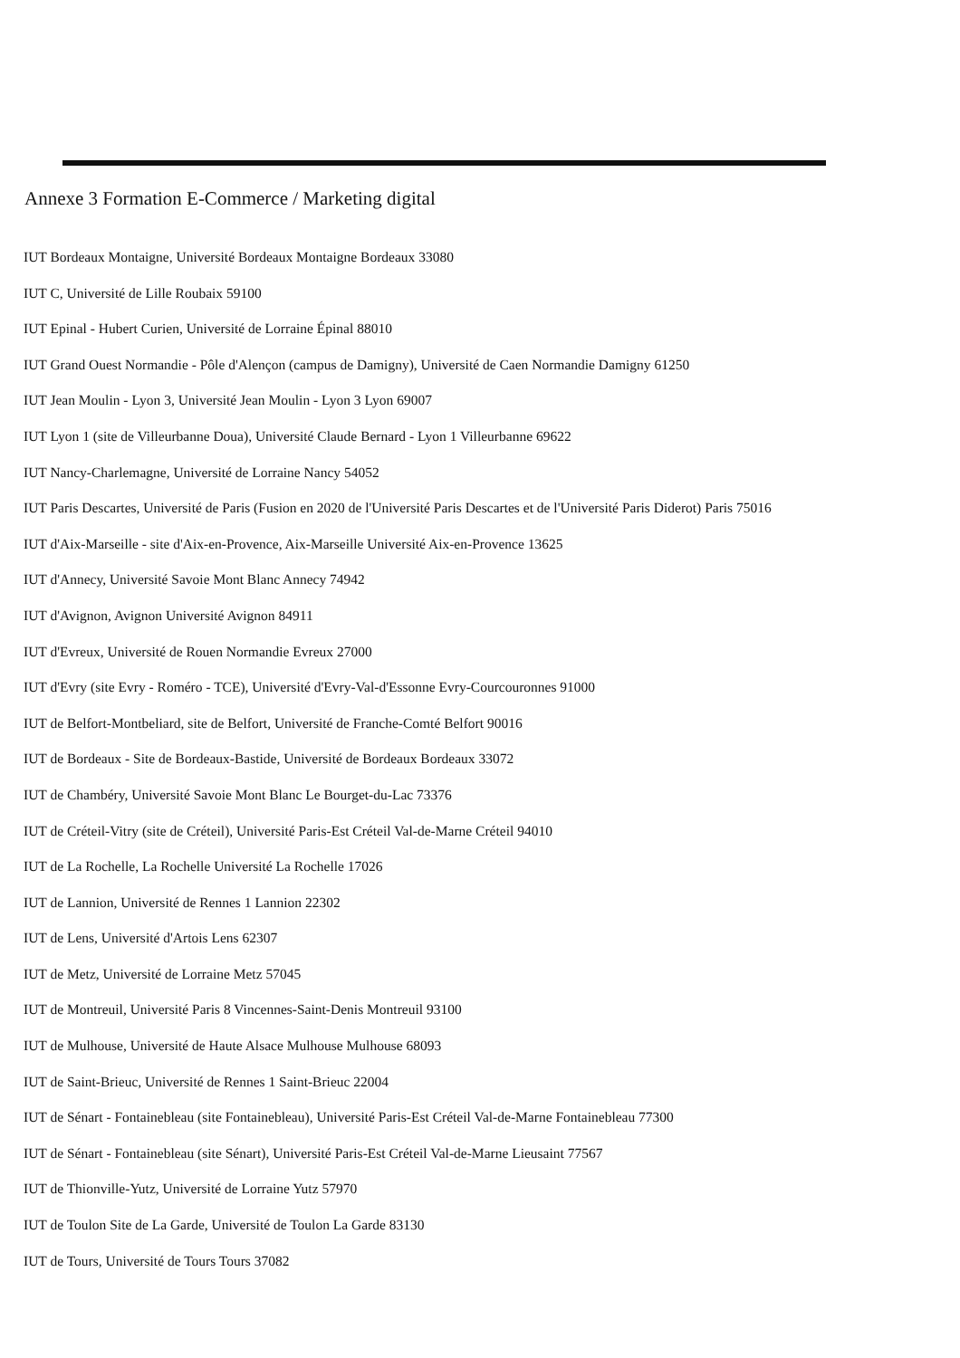Annexe 3 Formation E-Commerce / Marketing digital
IUT Bordeaux Montaigne, Université Bordeaux Montaigne Bordeaux 33080
IUT C, Université de Lille Roubaix 59100
IUT Epinal - Hubert Curien, Université de Lorraine Épinal 88010
IUT Grand Ouest Normandie - Pôle d'Alençon (campus de Damigny), Université de Caen Normandie Damigny 61250
IUT Jean Moulin - Lyon 3, Université Jean Moulin - Lyon 3 Lyon 69007
IUT Lyon 1 (site de Villeurbanne Doua), Université Claude Bernard - Lyon 1 Villeurbanne 69622
IUT Nancy-Charlemagne, Université de Lorraine Nancy 54052
IUT Paris Descartes, Université de Paris (Fusion en 2020 de l'Université Paris Descartes et de l'Université Paris Diderot) Paris 75016
IUT d'Aix-Marseille - site d'Aix-en-Provence, Aix-Marseille Université Aix-en-Provence 13625
IUT d'Annecy, Université Savoie Mont Blanc Annecy 74942
IUT d'Avignon, Avignon Université Avignon 84911
IUT d'Evreux, Université de Rouen Normandie Evreux 27000
IUT d'Evry (site Evry - Roméro - TCE), Université d'Evry-Val-d'Essonne Evry-Courcouronnes 91000
IUT de Belfort-Montbeliard, site de Belfort, Université de Franche-Comté Belfort 90016
IUT de Bordeaux - Site de Bordeaux-Bastide, Université de Bordeaux Bordeaux 33072
IUT de Chambéry, Université Savoie Mont Blanc Le Bourget-du-Lac 73376
IUT de Créteil-Vitry (site de Créteil), Université Paris-Est Créteil Val-de-Marne Créteil 94010
IUT de La Rochelle, La Rochelle Université La Rochelle 17026
IUT de Lannion, Université de Rennes 1 Lannion 22302
IUT de Lens, Université d'Artois Lens 62307
IUT de Metz, Université de Lorraine Metz 57045
IUT de Montreuil, Université Paris 8 Vincennes-Saint-Denis Montreuil 93100
IUT de Mulhouse, Université de Haute Alsace Mulhouse Mulhouse 68093
IUT de Saint-Brieuc, Université de Rennes 1 Saint-Brieuc 22004
IUT de Sénart - Fontainebleau (site Fontainebleau), Université Paris-Est Créteil Val-de-Marne Fontainebleau 77300
IUT de Sénart - Fontainebleau (site Sénart), Université Paris-Est Créteil Val-de-Marne Lieusaint 77567
IUT de Thionville-Yutz, Université de Lorraine Yutz 57970
IUT de Toulon Site de La Garde, Université de Toulon La Garde 83130
IUT de Tours, Université de Tours Tours 37082